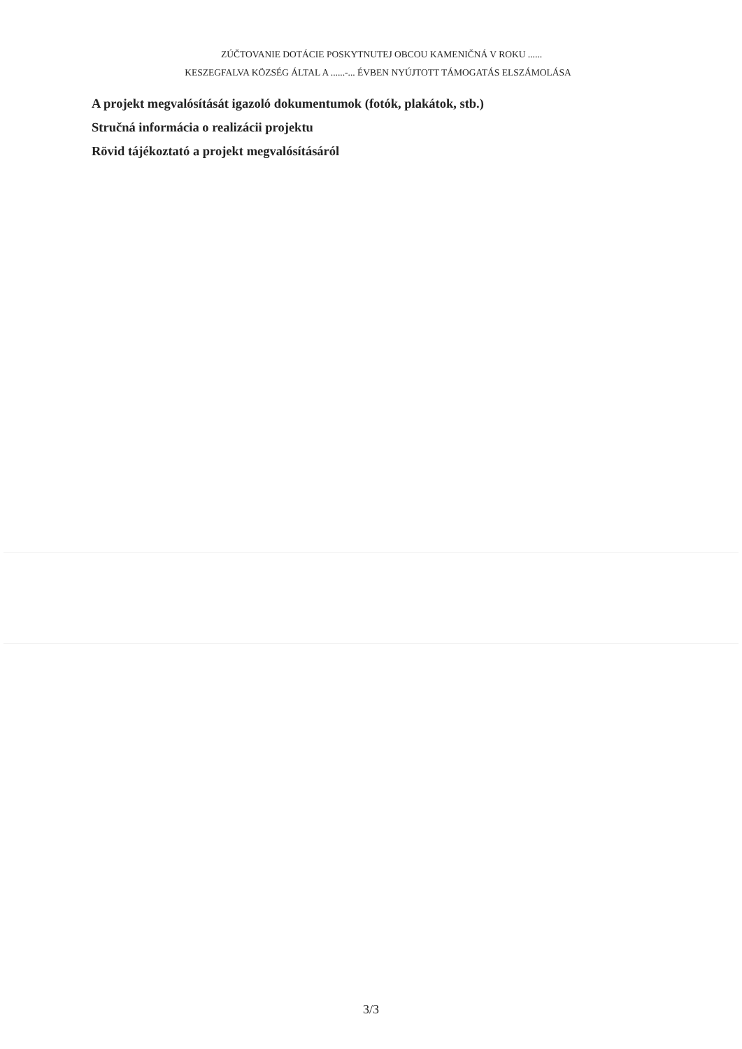ZÚČTOVANIE DOTÁCIE POSKYTNUTEJ OBCOU KAMENIČNÁ V ROKU ......
KESZEGFALVA KÖZSÉG ÁLTAL A ......-... ÉVBEN NYÚJTOTT TÁMOGATÁS ELSZÁMOLÁSA
A projekt megvalósítását igazoló dokumentumok (fotók, plakátok, stb.)
Stručná informácia o realizácii projektu
Rövid tájékoztató a projekt megvalósításáról
3/3